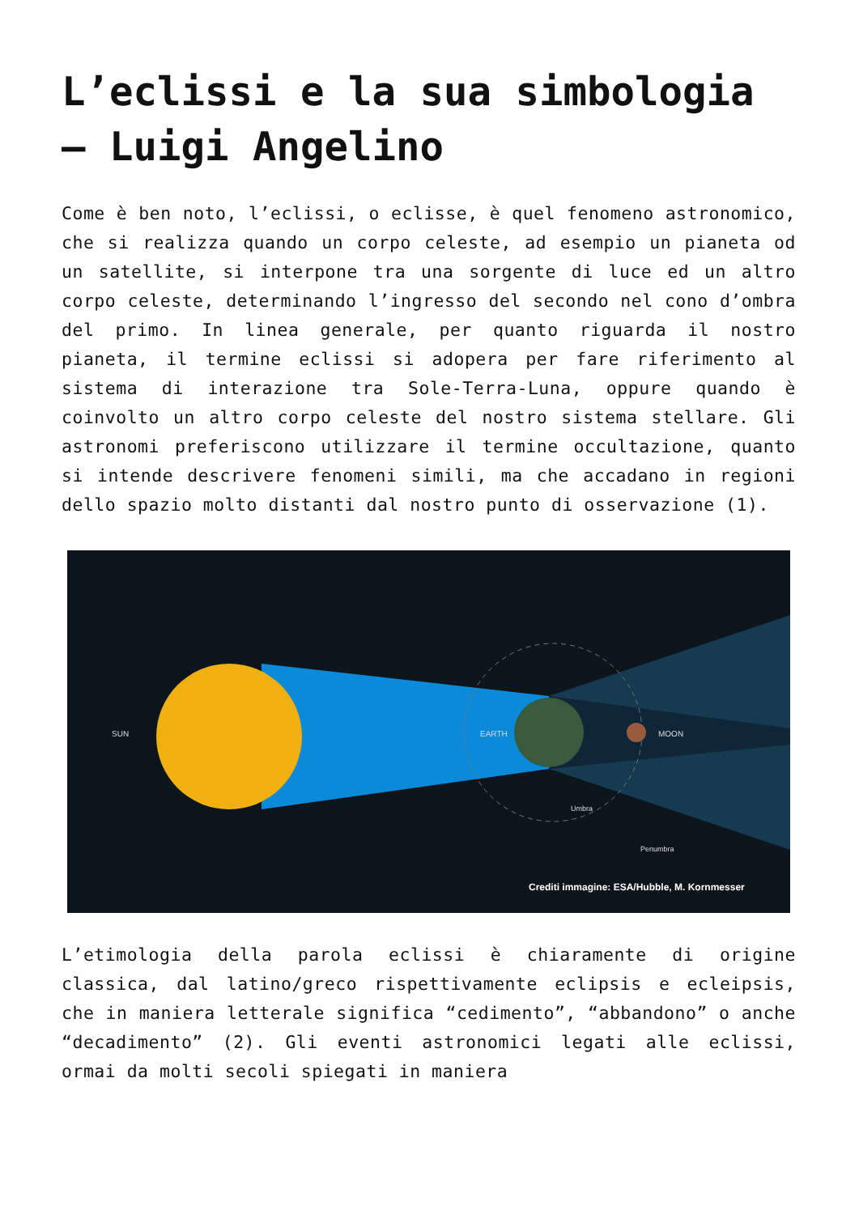L’eclissi e la sua simbologia – Luigi Angelino
Come è ben noto, l’eclissi, o eclisse, è quel fenomeno astronomico, che si realizza quando un corpo celeste, ad esempio un pianeta od un satellite, si interpone tra una sorgente di luce ed un altro corpo celeste, determinando l’ingresso del secondo nel cono d’ombra del primo. In linea generale, per quanto riguarda il nostro pianeta, il termine eclissi si adopera per fare riferimento al sistema di interazione tra Sole-Terra-Luna, oppure quando è coinvolto un altro corpo celeste del nostro sistema stellare. Gli astronomi preferiscono utilizzare il termine occultazione, quanto si intende descrivere fenomeni simili, ma che accadano in regioni dello spazio molto distanti dal nostro punto di osservazione (1).
SUN
EARTH
MOON
Umbra
Penumbra
Crediti immagine: ESA/Hubble, M. Kornmesser
L’etimologia della parola eclissi è chiaramente di origine classica, dal latino/greco rispettivamente eclipsis e ecleipsis, che in maniera letterale significa “cedimento”, “abbandono” o anche “decadimento” (2). Gli eventi astronomici legati alle eclissi, ormai da molti secoli spiegati in maniera